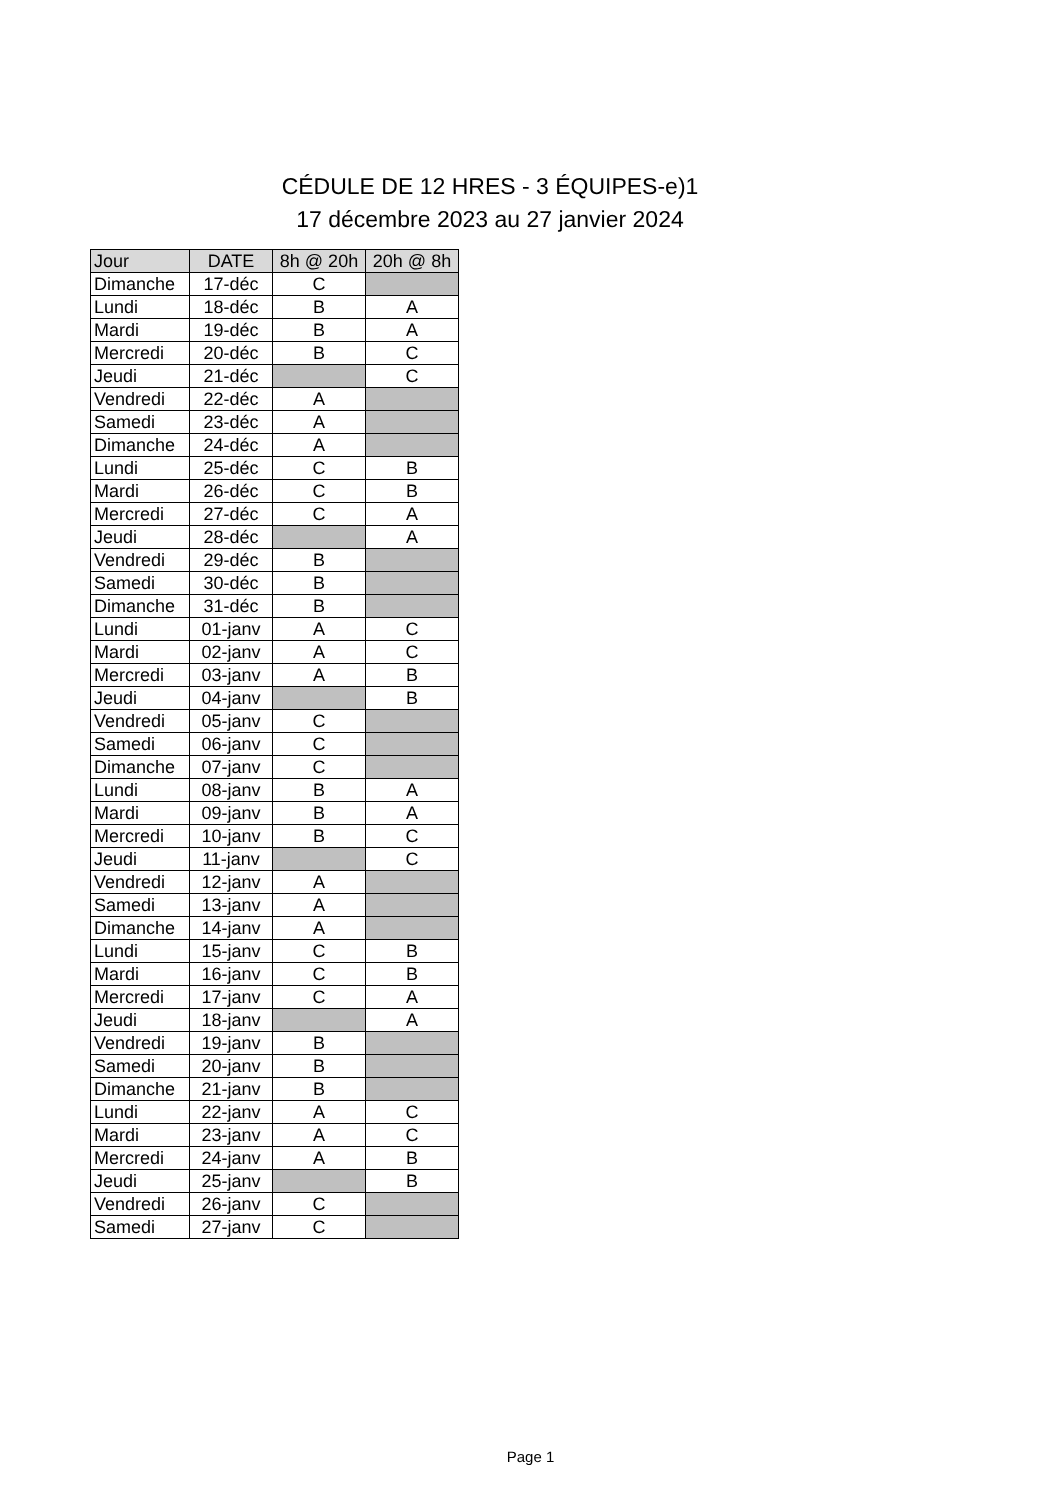CÉDULE DE 12 HRES - 3 ÉQUIPES-e)1
17 décembre 2023 au 27 janvier 2024
| Jour | DATE | 8h @ 20h | 20h @ 8h |
| --- | --- | --- | --- |
| Dimanche | 17-déc | C | |
| Lundi | 18-déc | B | A |
| Mardi | 19-déc | B | A |
| Mercredi | 20-déc | B | C |
| Jeudi | 21-déc | | C |
| Vendredi | 22-déc | A | |
| Samedi | 23-déc | A | |
| Dimanche | 24-déc | A | |
| Lundi | 25-déc | C | B |
| Mardi | 26-déc | C | B |
| Mercredi | 27-déc | C | A |
| Jeudi | 28-déc | | A |
| Vendredi | 29-déc | B | |
| Samedi | 30-déc | B | |
| Dimanche | 31-déc | B | |
| Lundi | 01-janv | A | C |
| Mardi | 02-janv | A | C |
| Mercredi | 03-janv | A | B |
| Jeudi | 04-janv | | B |
| Vendredi | 05-janv | C | |
| Samedi | 06-janv | C | |
| Dimanche | 07-janv | C | |
| Lundi | 08-janv | B | A |
| Mardi | 09-janv | B | A |
| Mercredi | 10-janv | B | C |
| Jeudi | 11-janv | | C |
| Vendredi | 12-janv | A | |
| Samedi | 13-janv | A | |
| Dimanche | 14-janv | A | |
| Lundi | 15-janv | C | B |
| Mardi | 16-janv | C | B |
| Mercredi | 17-janv | C | A |
| Jeudi | 18-janv | | A |
| Vendredi | 19-janv | B | |
| Samedi | 20-janv | B | |
| Dimanche | 21-janv | B | |
| Lundi | 22-janv | A | C |
| Mardi | 23-janv | A | C |
| Mercredi | 24-janv | A | B |
| Jeudi | 25-janv | | B |
| Vendredi | 26-janv | C | |
| Samedi | 27-janv | C | |
Page 1